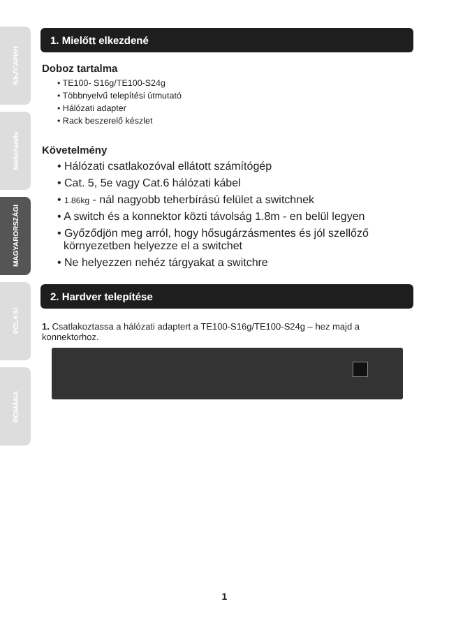БЪЛГАРИН
Nederlands
MAGYARORSZÁGI
POLKSI
ROMÂNA
1. Mielőtt elkezdené
Doboz tartalma
• TE100- S16g/TE100-S24g
• Többnyelvű telepítési útmutató
• Hálózati adapter
• Rack beszerelő készlet
Követelmény
• Hálózati csatlakozóval ellátott számítógép
• Cat. 5, 5e vagy Cat.6 hálózati kábel
• 1.86kg - nál nagyobb teherbírású felület a switchnek
• A switch és a konnektor közti távolság 1.8m - en belül legyen
• Győződjön meg arról, hogy hősugárzásmentes és jól szellőző
környezetben helyezze el a switchet
• Ne helyezzen nehéz tárgyakat a switchre
2. Hardver telepítése
1. Csatlakoztassa a hálózati adaptert a TE100-S16g/TE100-S24g – hez majd a konnektorhoz.
1